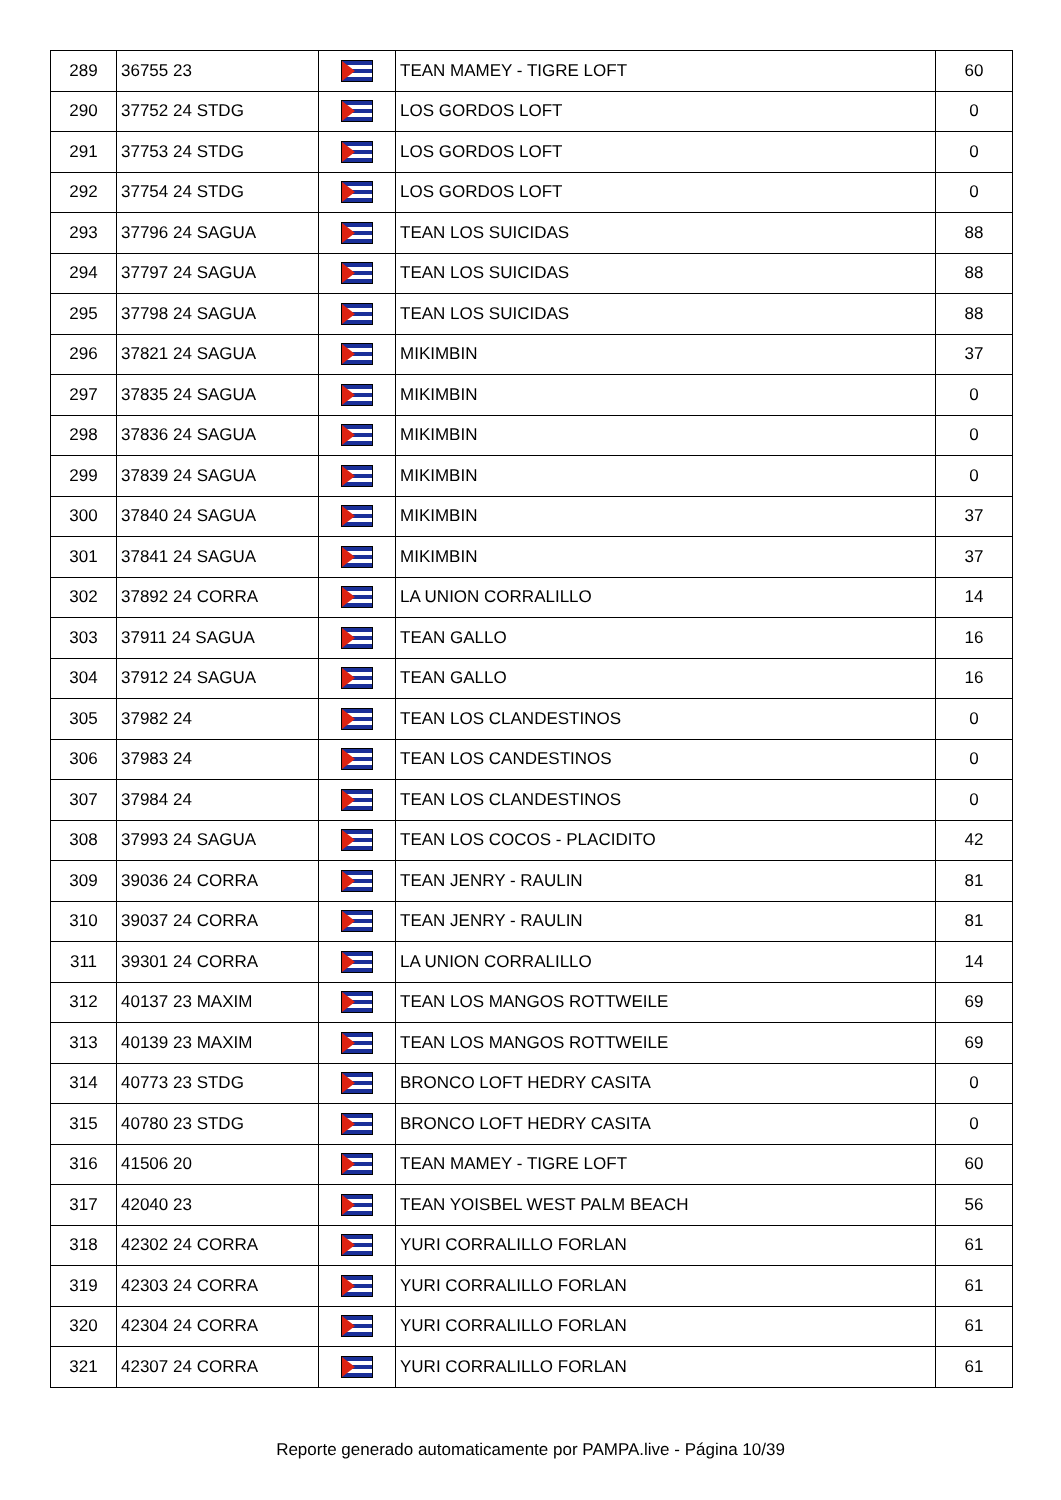| 289 | 36755 23 | | TEAN MAMEY - TIGRE LOFT | 60 |
| 290 | 37752 24 STDG | | LOS GORDOS LOFT | 0 |
| 291 | 37753 24 STDG | | LOS GORDOS LOFT | 0 |
| 292 | 37754 24 STDG | | LOS GORDOS LOFT | 0 |
| 293 | 37796 24 SAGUA | | TEAN LOS SUICIDAS | 88 |
| 294 | 37797 24 SAGUA | | TEAN LOS SUICIDAS | 88 |
| 295 | 37798 24 SAGUA | | TEAN LOS SUICIDAS | 88 |
| 296 | 37821 24 SAGUA | | MIKIMBIN | 37 |
| 297 | 37835 24 SAGUA | | MIKIMBIN | 0 |
| 298 | 37836 24 SAGUA | | MIKIMBIN | 0 |
| 299 | 37839 24 SAGUA | | MIKIMBIN | 0 |
| 300 | 37840 24 SAGUA | | MIKIMBIN | 37 |
| 301 | 37841 24 SAGUA | | MIKIMBIN | 37 |
| 302 | 37892 24 CORRA | | LA UNION CORRALILLO | 14 |
| 303 | 37911 24 SAGUA | | TEAN GALLO | 16 |
| 304 | 37912 24 SAGUA | | TEAN GALLO | 16 |
| 305 | 37982 24 | | TEAN LOS CLANDESTINOS | 0 |
| 306 | 37983 24 | | TEAN LOS CANDESTINOS | 0 |
| 307 | 37984 24 | | TEAN LOS CLANDESTINOS | 0 |
| 308 | 37993 24 SAGUA | | TEAN LOS COCOS - PLACIDITO | 42 |
| 309 | 39036 24 CORRA | | TEAN JENRY - RAULIN | 81 |
| 310 | 39037 24 CORRA | | TEAN JENRY - RAULIN | 81 |
| 311 | 39301 24 CORRA | | LA UNION CORRALILLO | 14 |
| 312 | 40137 23 MAXIM | | TEAN LOS MANGOS ROTTWEILE | 69 |
| 313 | 40139 23 MAXIM | | TEAN LOS MANGOS ROTTWEILE | 69 |
| 314 | 40773 23 STDG | | BRONCO LOFT HEDRY CASITA | 0 |
| 315 | 40780 23 STDG | | BRONCO LOFT HEDRY CASITA | 0 |
| 316 | 41506 20 | | TEAN MAMEY - TIGRE LOFT | 60 |
| 317 | 42040 23 | | TEAN YOISBEL WEST PALM BEACH | 56 |
| 318 | 42302 24 CORRA | | YURI CORRALILLO FORLAN | 61 |
| 319 | 42303 24 CORRA | | YURI CORRALILLO FORLAN | 61 |
| 320 | 42304 24 CORRA | | YURI CORRALILLO FORLAN | 61 |
| 321 | 42307 24 CORRA | | YURI CORRALILLO FORLAN | 61 |
Reporte generado automaticamente por PAMPA.live - Página 10/39